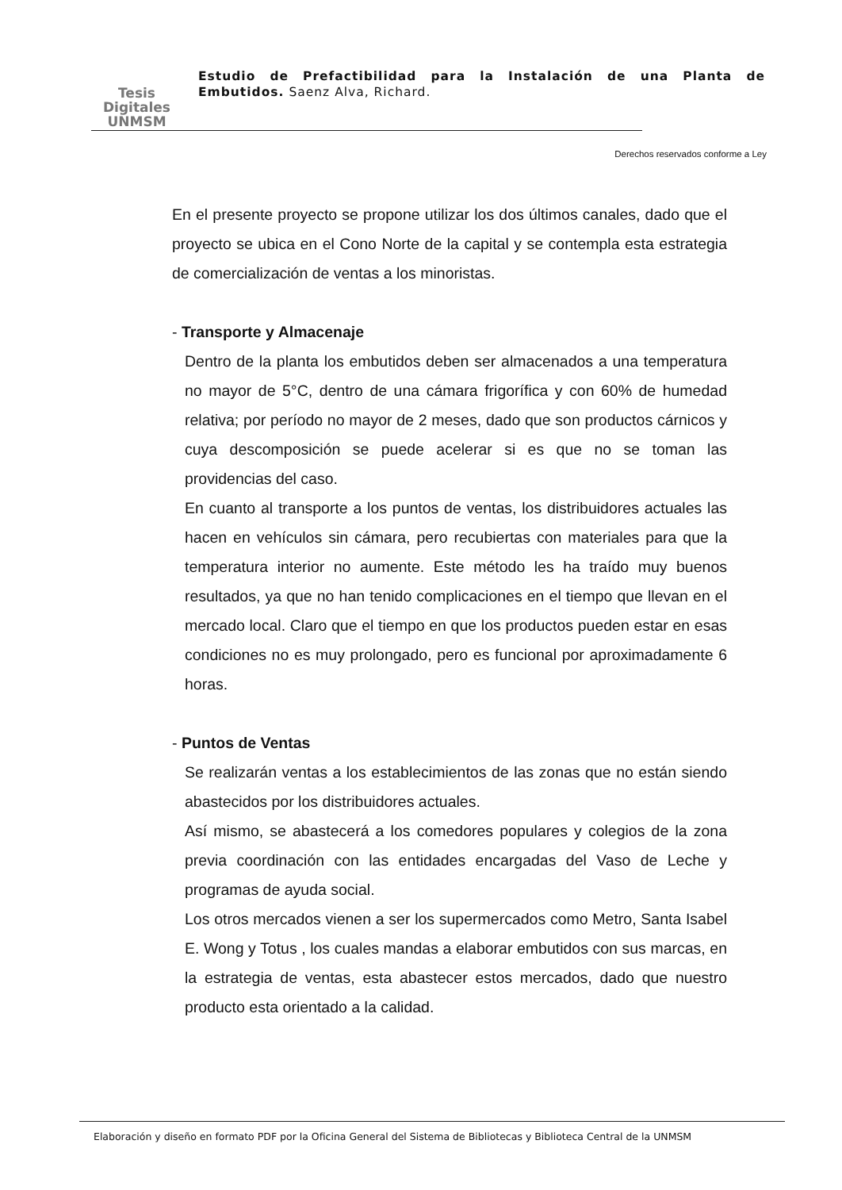Tesis
Digitales
UNMSM
Estudio de Prefactibilidad para la Instalación de una Planta de Embutidos. Saenz Alva, Richard.
Derechos reservados conforme a Ley
En el presente proyecto se propone utilizar los dos últimos canales, dado que el proyecto se ubica en el Cono Norte de la capital y se contempla esta estrategia de comercialización de ventas a los minoristas.
- Transporte y Almacenaje
Dentro de la planta los embutidos deben ser almacenados a una temperatura no mayor de 5°C, dentro de una cámara frigorífica y con 60% de humedad relativa; por período no mayor de 2 meses, dado que son productos cárnicos y cuya descomposición se puede acelerar si es que no se toman las providencias del caso.
En cuanto al transporte a los puntos de ventas, los distribuidores actuales las hacen en vehículos sin cámara, pero recubiertas con materiales para que la temperatura interior no aumente. Este método les ha traído muy buenos resultados, ya que no han tenido complicaciones en el tiempo que llevan en el mercado local. Claro que el tiempo en que los productos pueden estar en esas condiciones no es muy prolongado, pero es funcional por aproximadamente 6 horas.
- Puntos de Ventas
Se realizarán ventas a los establecimientos de las zonas que no están siendo abastecidos por los distribuidores actuales.
Así mismo, se abastecerá a los comedores populares y colegios de la zona previa coordinación con las entidades encargadas del Vaso de Leche y programas de ayuda social.
Los otros mercados vienen a ser los supermercados como Metro, Santa Isabel E. Wong y Totus , los cuales mandas a elaborar embutidos con sus marcas, en la estrategia de ventas, esta abastecer estos mercados, dado que nuestro producto esta orientado a la calidad.
Elaboración y diseño en formato PDF por la Oficina General del Sistema de Bibliotecas y Biblioteca Central de la UNMSM